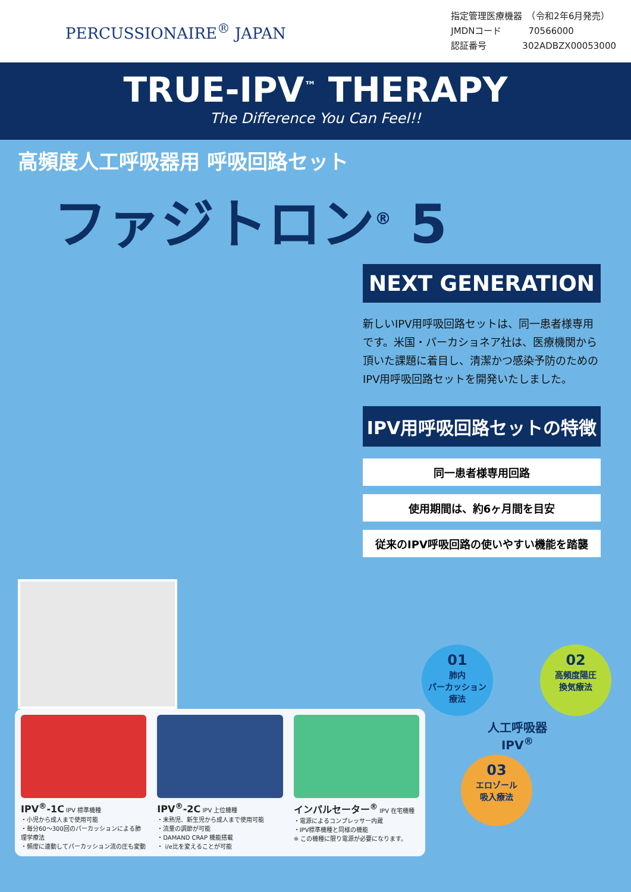PERCUSSIONAIRE<sup>®</sup> JAPAN
指定管理医療機器　（令和2年6月発売）
JMDNコード　　　70566000
認証番号　　　　302ADBZX00053000
TRUE-IPV<sup>™</sup> THERAPY
The Difference You Can Feel!!
高頻度人工呼吸器用 呼吸回路セット
ファジトロン<sup>®</sup> 5
NEXT GENERATION
新しいIPV用呼吸回路セットは、同一患者様専用です。米国・パーカショネア社は、医療機関から頂いた課題に着目し、清潔かつ感染予防のためのIPV用呼吸回路セットを開発いたしました。
IPV用呼吸回路セットの特徴
同一患者様専用回路
使用期間は、約6ヶ月間を目安
従来のIPV呼吸回路の使いやすい機能を踏襲
IPV<sup>®</sup>-1C IPV 標準機種
・小児から成人まで使用可能
・毎分60～300回のパーカッションによる肺理学療法
・頻度に連動してパーカッション流の圧も変動
IPV<sup>®</sup>-2C IPV 上位機種
・未熟児、新生児から成人まで使用可能
・流量の調節が可能
・DAMAND CRAP 機能搭載
・ i/e比を変えることが可能
インパルセーター<sup>®</sup> IPV 在宅機種
・電源によるコンプレッサー内蔵
・IPV標準機種と同様の機能
※ この機種に限り電源が必要になります。
01 肺内
パーカッション
療法
02 高頻度陽圧
換気療法
人工呼吸器
IPV<sup>®</sup>
03 エロゾール
吸入療法